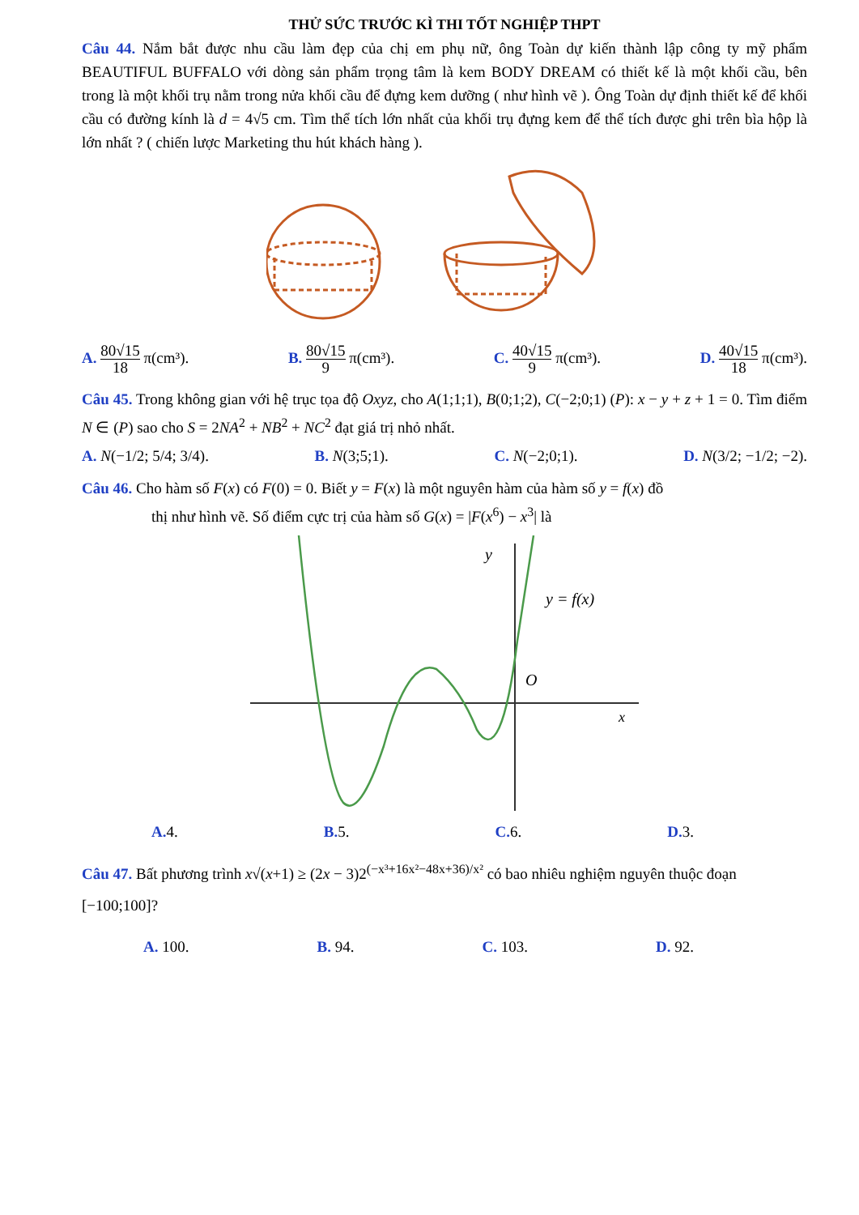THỬ SỨC TRƯỚC KÌ THI TỐT NGHIỆP THPT
Câu 44. Nắm bắt được nhu cầu làm đẹp của chị em phụ nữ, ông Toàn dự kiến thành lập công ty mỹ phẩm BEAUTIFUL BUFFALO với dòng sản phẩm trọng tâm là kem BODY DREAM có thiết kế là một khối cầu, bên trong là một khối trụ nằm trong nửa khối cầu để đựng kem dưỡng ( như hình vẽ ). Ông Toàn dự định thiết kế để khối cầu có đường kính là d = 4√5 cm. Tìm thể tích lớn nhất của khối trụ đựng kem để thể tích được ghi trên bìa hộp là lớn nhất ? ( chiến lược Marketing thu hút khách hàng ).
A. 80√15 18 π(cm³). B. 80√15 9 π(cm³). C. 40√15 9 π(cm³). D. 40√15 18 π(cm³).
Câu 45. Trong không gian với hệ trục tọa độ Oxyz, cho A(1;1;1), B(0;1;2), C(−2;0;1) (P): x − y + z + 1 = 0. Tìm điểm N ∈ (P) sao cho S = 2NA<sup>2</sup> + NB<sup>2</sup> + NC<sup>2</sup> đạt giá trị nhỏ nhất.
A. N(−1/2; 5/4; 3/4). B. N(3;5;1). C. N(−2;0;1). D. N(3/2; −1/2; −2).
Câu 46. Cho hàm số F(x) có F(0) = 0. Biết y = F(x) là một nguyên hàm của hàm số y = f(x) đồ
thị như hình vẽ. Số điểm cực trị của hàm số G(x) = |F(x<sup>6</sup>) − x<sup>3</sup>| là
y
O
x
y = f(x)
A. 4. B. 5. C. 6. D. 3.
Câu 47. Bất phương trình x√(x+1) ≥ (2x − 3)2<sup>(−x³+16x²−48x+36)/x²</sup> có bao nhiêu nghiệm nguyên thuộc đoạn
[−100;100]?
A. 100. B. 94. C. 103. D. 92.